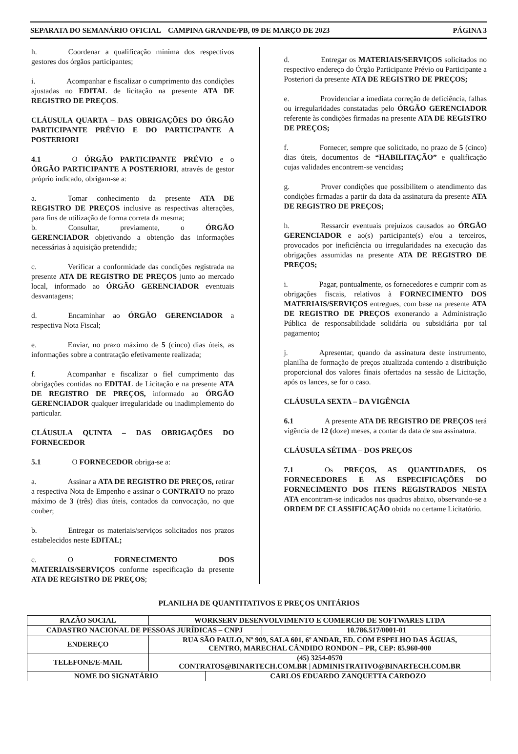SEPARATA DO SEMANÁRIO OFICIAL – CAMPINA GRANDE/PB, 09 DE MARÇO DE 2023 PÁGINA 3
h. Coordenar a qualificação mínima dos respectivos gestores dos órgãos participantes;
i. Acompanhar e fiscalizar o cumprimento das condições ajustadas no EDITAL de licitação na presente ATA DE REGISTRO DE PREÇOS.
CLÁUSULA QUARTA – DAS OBRIGAÇÕES DO ÓRGÃO PARTICIPANTE PRÉVIO E DO PARTICIPANTE A POSTERIORI
4.1 O ÓRGÃO PARTICIPANTE PRÉVIO e o ÓRGÃO PARTICIPANTE A POSTERIORI, através de gestor próprio indicado, obrigam-se a:
a. Tomar conhecimento da presente ATA DE REGISTRO DE PREÇOS inclusive as respectivas alterações, para fins de utilização de forma correta da mesma;
b. Consultar, previamente, o ÓRGÃO GERENCIADOR objetivando a obtenção das informações necessárias à aquisição pretendida;
c. Verificar a conformidade das condições registrada na presente ATA DE REGISTRO DE PREÇOS junto ao mercado local, informado ao ÓRGÃO GERENCIADOR eventuais desvantagens;
d. Encaminhar ao ÓRGÃO GERENCIADOR a respectiva Nota Fiscal;
e. Enviar, no prazo máximo de 5 (cinco) dias úteis, as informações sobre a contratação efetivamente realizada;
f. Acompanhar e fiscalizar o fiel cumprimento das obrigações contidas no EDITAL de Licitação e na presente ATA DE REGISTRO DE PREÇOS, informado ao ÓRGÃO GERENCIADOR qualquer irregularidade ou inadimplemento do particular.
CLÁUSULA QUINTA – DAS OBRIGAÇÕES DO FORNECEDOR
5.1 O FORNECEDOR obriga-se a:
a. Assinar a ATA DE REGISTRO DE PREÇOS, retirar a respectiva Nota de Empenho e assinar o CONTRATO no prazo máximo de 3 (três) dias úteis, contados da convocação, no que couber;
b. Entregar os materiais/serviços solicitados nos prazos estabelecidos neste EDITAL;
c. O FORNECIMENTO DOS MATERIAIS/SERVIÇOS conforme especificação da presente ATA DE REGISTRO DE PREÇOS;
d. Entregar os MATERIAIS/SERVIÇOS solicitados no respectivo endereço do Órgão Participante Prévio ou Participante a Posteriori da presente ATA DE REGISTRO DE PREÇOS;
e. Providenciar a imediata correção de deficiência, falhas ou irregularidades constatadas pelo ÓRGÃO GERENCIADOR referente às condições firmadas na presente ATA DE REGISTRO DE PREÇOS;
f. Fornecer, sempre que solicitado, no prazo de 5 (cinco) dias úteis, documentos de “HABILITAÇÃO” e qualificação cujas validades encontrem-se vencidas;
g. Prover condições que possibilitem o atendimento das condições firmadas a partir da data da assinatura da presente ATA DE REGISTRO DE PREÇOS;
h. Ressarcir eventuais prejuízos causados ao ÓRGÃO GERENCIADOR e ao(s) participante(s) e/ou a terceiros, provocados por ineficiência ou irregularidades na execução das obrigações assumidas na presente ATA DE REGISTRO DE PREÇOS;
i. Pagar, pontualmente, os fornecedores e cumprir com as obrigações fiscais, relativos à FORNECIMENTO DOS MATERIAIS/SERVIÇOS entregues, com base na presente ATA DE REGISTRO DE PREÇOS exonerando a Administração Pública de responsabilidade solidária ou subsidiária por tal pagamento;
j. Apresentar, quando da assinatura deste instrumento, planilha de formação de preços atualizada contendo a distribuição proporcional dos valores finais ofertados na sessão de Licitação, após os lances, se for o caso.
CLÁUSULA SEXTA – DA VIGÊNCIA
6.1 A presente ATA DE REGISTRO DE PREÇOS terá vigência de 12 (doze) meses, a contar da data de sua assinatura.
CLÁUSULA SÉTIMA – DOS PREÇOS
7.1 Os PREÇOS, AS QUANTIDADES, OS FORNECEDORES E AS ESPECIFICAÇÕES DO FORNECIMENTO DOS ITENS REGISTRADOS NESTA ATA encontram-se indicados nos quadros abaixo, observando-se a ORDEM DE CLASSIFICAÇÃO obtida no certame Licitatório.
PLANILHA DE QUANTITATIVOS E PREÇOS UNITÁRIOS
| RAZÃO SOCIAL | WORKSERV DESENVOLVIMENTO E COMERCIO DE SOFTWARES LTDA | | |
| CADASTRO NACIONAL DE PESSOAS JURÍDICAS – CNPJ | | | 10.786.517/0001-01 |
| ENDEREÇO | RUA SÃO PAULO, Nº 909, SALA 601, 6º ANDAR, ED. COM ESPELHO DAS ÁGUAS, CENTRO, MARECHAL CÂNDIDO RONDON – PR, CEP: 85.960-000 | | |
| TELEFONE/E-MAIL | (45) 3254-0570 CONTRATOS@BINARTECH.COM.BR / ADMINISTRATIVO@BINARTECH.COM.BR | | |
| NOME DO SIGNATÁRIO | | CARLOS EDUARDO ZANQUETTA CARDOZO | |